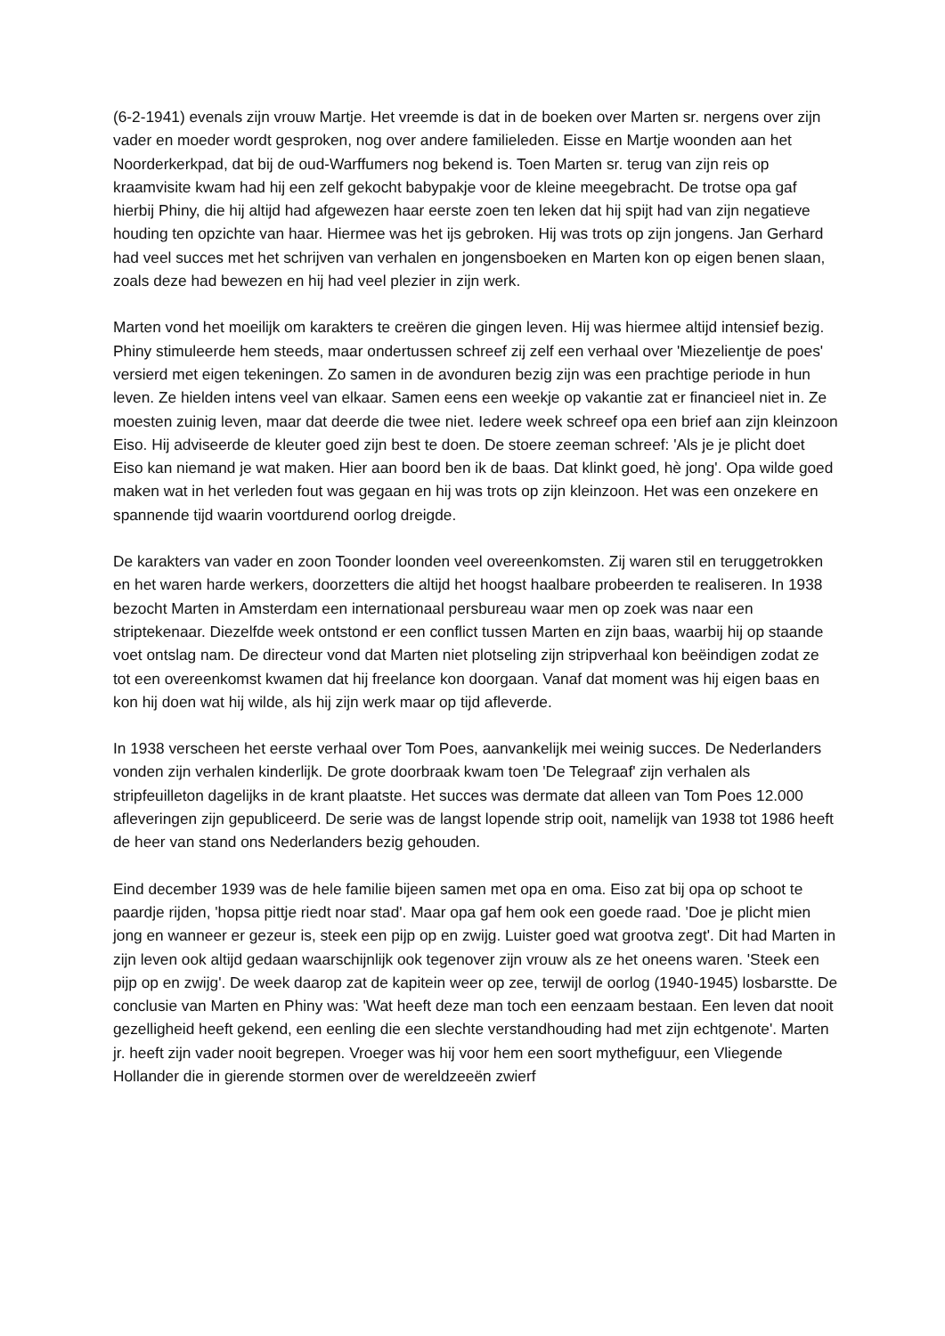(6-2-1941) evenals zijn vrouw Martje. Het vreemde is dat in de boeken over Marten sr. nergens over zijn vader en moeder wordt gesproken, nog over andere familieleden. Eisse en Martje woonden aan het Noorderkerkpad, dat bij de oud-Warffumers nog bekend is. Toen Marten sr. terug van zijn reis op kraamvisite kwam had hij een zelf gekocht babypakje voor de kleine meegebracht. De trotse opa gaf hierbij Phiny, die hij altijd had afgewezen haar eerste zoen ten leken dat hij spijt had van zijn negatieve houding ten opzichte van haar. Hiermee was het ijs gebroken. Hij was trots op zijn jongens. Jan Gerhard had veel succes met het schrijven van verhalen en jongensboeken en Marten kon op eigen benen slaan, zoals deze had bewezen en hij had veel plezier in zijn werk.
Marten vond het moeilijk om karakters te creëren die gingen leven. Hij was hiermee altijd intensief bezig. Phiny stimuleerde hem steeds, maar ondertussen schreef zij zelf een verhaal over 'Miezelientje de poes' versierd met eigen tekeningen. Zo samen in de avonduren bezig zijn was een prachtige periode in hun leven. Ze hielden intens veel van elkaar. Samen eens een weekje op vakantie zat er financieel niet in. Ze moesten zuinig leven, maar dat deerde die twee niet. Iedere week schreef opa een brief aan zijn kleinzoon Eiso. Hij adviseerde de kleuter goed zijn best te doen. De stoere zeeman schreef: 'Als je je plicht doet Eiso kan niemand je wat maken. Hier aan boord ben ik de baas. Dat klinkt goed, hè jong'. Opa wilde goed maken wat in het verleden fout was gegaan en hij was trots op zijn kleinzoon. Het was een onzekere en spannende tijd waarin voortdurend oorlog dreigde.
De karakters van vader en zoon Toonder loonden veel overeenkomsten. Zij waren stil en teruggetrokken en het waren harde werkers, doorzetters die altijd het hoogst haalbare probeerden te realiseren. In 1938 bezocht Marten in Amsterdam een internationaal persbureau waar men op zoek was naar een striptekenaar. Diezelfde week ontstond er een conflict tussen Marten en zijn baas, waarbij hij op staande voet ontslag nam. De directeur vond dat Marten niet plotseling zijn stripverhaal kon beëindigen zodat ze tot een overeenkomst kwamen dat hij freelance kon doorgaan. Vanaf dat moment was hij eigen baas en kon hij doen wat hij wilde, als hij zijn werk maar op tijd afleverde.
In 1938 verscheen het eerste verhaal over Tom Poes, aanvankelijk mei weinig succes. De Nederlanders vonden zijn verhalen kinderlijk. De grote doorbraak kwam toen 'De Telegraaf' zijn verhalen als stripfeuilleton dagelijks in de krant plaatste. Het succes was dermate dat alleen van Tom Poes 12.000 afleveringen zijn gepubliceerd. De serie was de langst lopende strip ooit, namelijk van 1938 tot 1986 heeft de heer van stand ons Nederlanders bezig gehouden.
Eind december 1939 was de hele familie bijeen samen met opa en oma. Eiso zat bij opa op schoot te paardje rijden, 'hopsa pittje riedt noar stad'. Maar opa gaf hem ook een goede raad. 'Doe je plicht mien jong en wanneer er gezeur is, steek een pijp op en zwijg. Luister goed wat grootva zegt'. Dit had Marten in zijn leven ook altijd gedaan waarschijnlijk ook tegenover zijn vrouw als ze het oneens waren. 'Steek een pijp op en zwijg'. De week daarop zat de kapitein weer op zee, terwijl de oorlog (1940-1945) losbarstte. De conclusie van Marten en Phiny was: 'Wat heeft deze man toch een eenzaam bestaan. Een leven dat nooit gezelligheid heeft gekend, een eenling die een slechte verstandhouding had met zijn echtgenote'. Marten jr. heeft zijn vader nooit begrepen. Vroeger was hij voor hem een soort mythefiguur, een Vliegende Hollander die in gierende stormen over de wereldzeeën zwierf